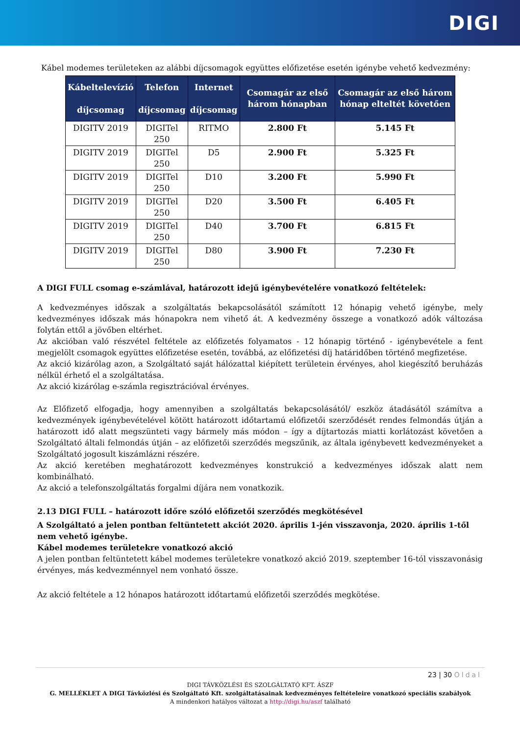DIGI
Kábel modemes területeken az alábbi díjcsomagok együttes előfizetése esetén igénybe vehető kedvezmény:
| Kábeltelevízió díjcsomag | Telefon díjcsomag | Internet díjcsomag | Csomagár az első három hónapban | Csomagár az első három hónap elteltét követően |
| --- | --- | --- | --- | --- |
| DIGITV 2019 | DIGITel 250 | RITMO | 2.800 Ft | 5.145 Ft |
| DIGITV 2019 | DIGITel 250 | D5 | 2.900 Ft | 5.325 Ft |
| DIGITV 2019 | DIGITel 250 | D10 | 3.200 Ft | 5.990 Ft |
| DIGITV 2019 | DIGITel 250 | D20 | 3.500 Ft | 6.405 Ft |
| DIGITV 2019 | DIGITel 250 | D40 | 3.700 Ft | 6.815 Ft |
| DIGITV 2019 | DIGITel 250 | D80 | 3.900 Ft | 7.230 Ft |
A DIGI FULL csomag e-számlával, határozott idejű igénybevételére vonatkozó feltételek:
A kedvezményes időszak a szolgáltatás bekapcsolásától számított 12 hónapig vehető igénybe, mely kedvezményes időszak más hónapokra nem vihető át. A kedvezmény összege a vonatkozó adók változása folytán ettől a jövőben eltérhet.
Az akcióban való részvétel feltétele az előfizetés folyamatos - 12 hónapig történő - igénybevétele a fent megjelölt csomagok együttes előfizetése esetén, továbbá, az előfizetési díj határidőben történő megfizetése.
Az akció kizárólag azon, a Szolgáltató saját hálózattal kiépített területein érvényes, ahol kiegészítő beruházás nélkül érhető el a szolgáltatása.
Az akció kizárólag e-számla regisztrációval érvényes.
Az Előfizető elfogadja, hogy amennyiben a szolgáltatás bekapcsolásától/ eszköz átadásától számítva a kedvezmények igénybevételével kötött határozott időtartamú előfizetői szerződését rendes felmondás útján a határozott idő alatt megszünteti vagy bármely más módon – így a díjtartozás miatti korlátozást követően a Szolgáltató általi felmondás útján – az előfizetői szerződés megszűnik, az általa igénybevett kedvezményeket a Szolgáltató jogosult kiszámlázni részére.
Az akció keretében meghatározott kedvezményes konstrukció a kedvezményes időszak alatt nem kombinálható.
Az akció a telefonszolgáltatás forgalmi díjára nem vonatkozik.
2.13 DIGI FULL – határozott időre szóló előfizetői szerződés megkötésével
A Szolgáltató a jelen pontban feltüntetett akciót 2020. április 1-jén visszavonja, 2020. április 1-től nem vehető igénybe.
Kábel modemes területekre vonatkozó akció
A jelen pontban feltüntetett kábel modemes területekre vonatkozó akció 2019. szeptember 16-tól visszavonásig érvényes, más kedvezménnyel nem vonható össze.
Az akció feltétele a 12 hónapos határozott időtartamú előfizetői szerződés megkötése.
23 | 30 Oldal
DIGI TÁVKÖZLÉSI ÉS SZOLGÁLTATÓ KFT. ÁSZF
G. MELLÉKLET A DIGI Távközlési és Szolgáltató Kft. szolgáltatásainak kedvezményes feltételeire vonatkozó speciális szabályok
A mindenkori hatályos változat a http://digi.hu/aszf található